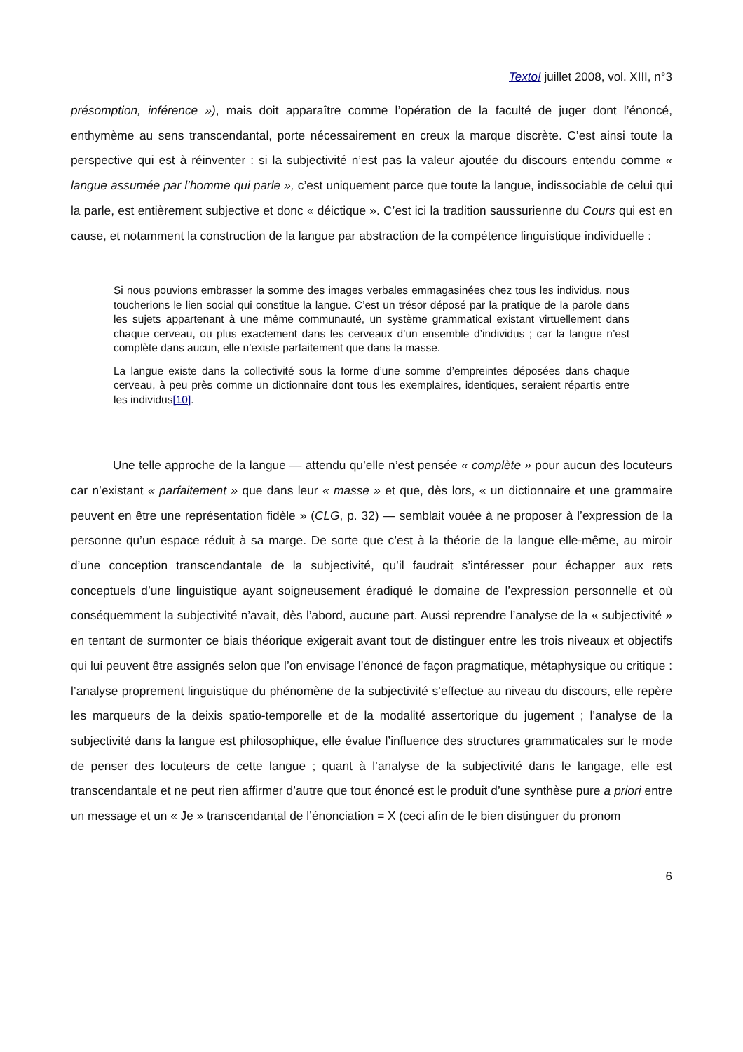Texto! juillet 2008, vol. XIII, n°3
présomption, inférence »), mais doit apparaître comme l’opération de la faculté de juger dont l’énoncé, enthymème au sens transcendantal, porte nécessairement en creux la marque discrète. C’est ainsi toute la perspective qui est à réinventer : si la subjectivité n’est pas la valeur ajoutée du discours entendu comme « langue assumée par l’homme qui parle », c’est uniquement parce que toute la langue, indissociable de celui qui la parle, est entièrement subjective et donc « déictique ». C’est ici la tradition saussurienne du Cours qui est en cause, et notamment la construction de la langue par abstraction de la compétence linguistique individuelle :
Si nous pouvions embrasser la somme des images verbales emmagasinées chez tous les individus, nous toucherions le lien social qui constitue la langue. C’est un trésor déposé par la pratique de la parole dans les sujets appartenant à une même communauté, un système grammatical existant virtuellement dans chaque cerveau, ou plus exactement dans les cerveaux d’un ensemble d’individus ; car la langue n’est complète dans aucun, elle n’existe parfaitement que dans la masse.
La langue existe dans la collectivité sous la forme d’une somme d’empreintes déposées dans chaque cerveau, à peu près comme un dictionnaire dont tous les exemplaires, identiques, seraient répartis entre les individus[10].
Une telle approche de la langue — attendu qu’elle n’est pensée « complète » pour aucun des locuteurs car n’existant « parfaitement » que dans leur « masse » et que, dès lors, « un dictionnaire et une grammaire peuvent en être une représentation fidèle » (CLG, p. 32) — semblait vouée à ne proposer à l’expression de la personne qu’un espace réduit à sa marge. De sorte que c’est à la théorie de la langue elle-même, au miroir d’une conception transcendantale de la subjectivité, qu’il faudrait s’intéresser pour échapper aux rets conceptuels d’une linguistique ayant soigneusement éradiqué le domaine de l’expression personnelle et où conséquemment la subjectivité n’avait, dès l’abord, aucune part. Aussi reprendre l’analyse de la « subjectivité » en tentant de surmonter ce biais théorique exigerait avant tout de distinguer entre les trois niveaux et objectifs qui lui peuvent être assignés selon que l’on envisage l’énoncé de façon pragmatique, métaphysique ou critique : l’analyse proprement linguistique du phénomène de la subjectivité s’effectue au niveau du discours, elle repère les marqueurs de la deixis spatio-temporelle et de la modalité assertorique du jugement ; l’analyse de la subjectivité dans la langue est philosophique, elle évalue l’influence des structures grammaticales sur le mode de penser des locuteurs de cette langue ; quant à l’analyse de la subjectivité dans le langage, elle est transcendantale et ne peut rien affirmer d’autre que tout énoncé est le produit d’une synthèse pure a priori entre un message et un « Je » transcendantal de l’énonciation = X (ceci afin de le bien distinguer du pronom
6